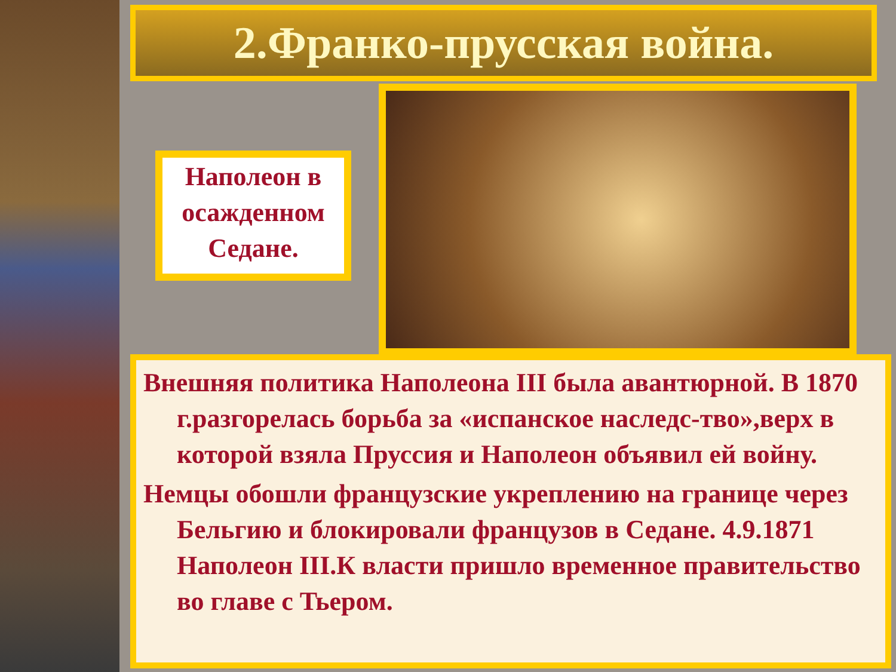2.Франко-прусская война.
Наполеон в осажденном Седане.
Внешняя политика Наполеона III была авантюрной. В 1870 г.разгорелась борьба за «испанское наследс-тво»,верх в которой взяла Пруссия и Наполеон объявил ей войну.
Немцы обошли французские укреплению на границе через Бельгию и блокировали французов в Седане. 4.9.1871 Наполеон III.К власти пришло временное правительство во главе с Тьером.